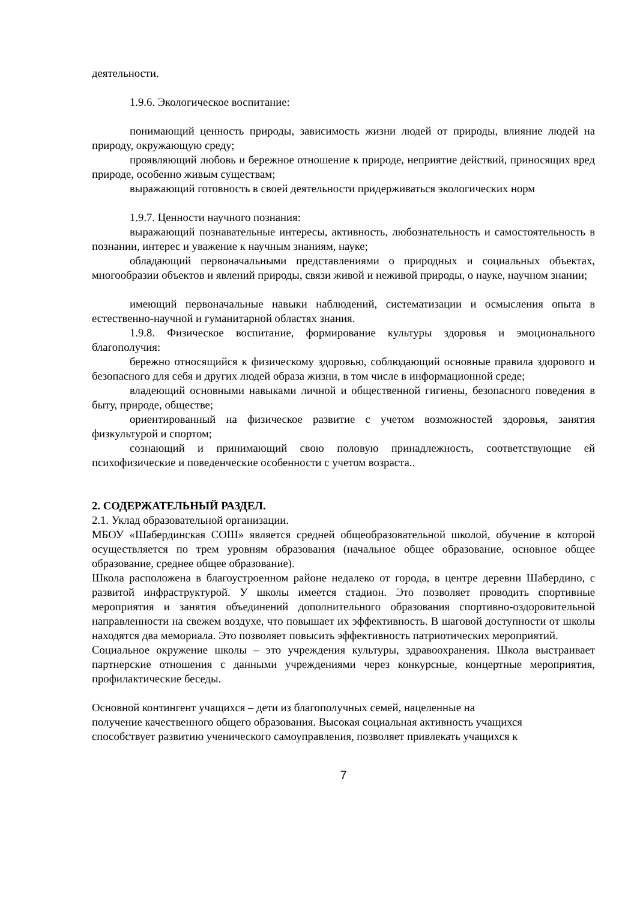деятельности.
1.9.6. Экологическое воспитание:
понимающий ценность природы, зависимость жизни людей от природы, влияние людей на природу, окружающую среду;
проявляющий любовь и бережное отношение к природе, неприятие действий, приносящих вред природе, особенно живым существам;
выражающий готовность в своей деятельности придерживаться экологических норм
1.9.7. Ценности научного познания:
выражающий познавательные интересы, активность, любознательность и самостоятельность в познании, интерес и уважение к научным знаниям, науке;
обладающий первоначальными представлениями о природных и социальных объектах, многообразии объектов и явлений природы, связи живой и неживой природы, о науке, научном знании;
имеющий первоначальные навыки наблюдений, систематизации и осмысления опыта в естественно-научной и гуманитарной областях знания.
1.9.8. Физическое воспитание, формирование культуры здоровья и эмоционального благополучия:
бережно относящийся к физическому здоровью, соблюдающий основные правила здорового и безопасного для себя и других людей образа жизни, в том числе в информационной среде;
владеющий основными навыками личной и общественной гигиены, безопасного поведения в быту, природе, обществе;
ориентированный на физическое развитие с учетом возможностей здоровья, занятия физкультурой и спортом;
сознающий и принимающий свою половую принадлежность, соответствующие ей психофизические и поведенческие особенности с учетом возраста..
2. СОДЕРЖАТЕЛЬНЫЙ РАЗДЕЛ.
2.1. Уклад образовательной организации.
МБОУ «Шабердинская СОШ» является средней общеобразовательной школой, обучение в которой осуществляется по трем уровням образования (начальное общее образование, основное общее образование, среднее общее образование).
Школа расположена в благоустроенном районе недалеко от города, в центре деревни Шабердино, с развитой инфраструктурой. У школы имеется стадион. Это позволяет проводить спортивные мероприятия и занятия объединений дополнительного образования спортивно-оздоровительной направленности на свежем воздухе, что повышает их эффективность. В шаговой доступности от школы находятся два мемориала. Это позволяет повысить эффективность патриотических мероприятий.
Социальное окружение школы – это учреждения культуры, здравоохранения. Школа выстраивает партнерские отношения с данными учреждениями через конкурсные, концертные мероприятия, профилактические беседы.
Основной контингент учащихся – дети из благополучных семей, нацеленные на
получение качественного общего образования. Высокая социальная активность учащихся
способствует развитию ученического самоуправления, позволяет привлекать учащихся к
7